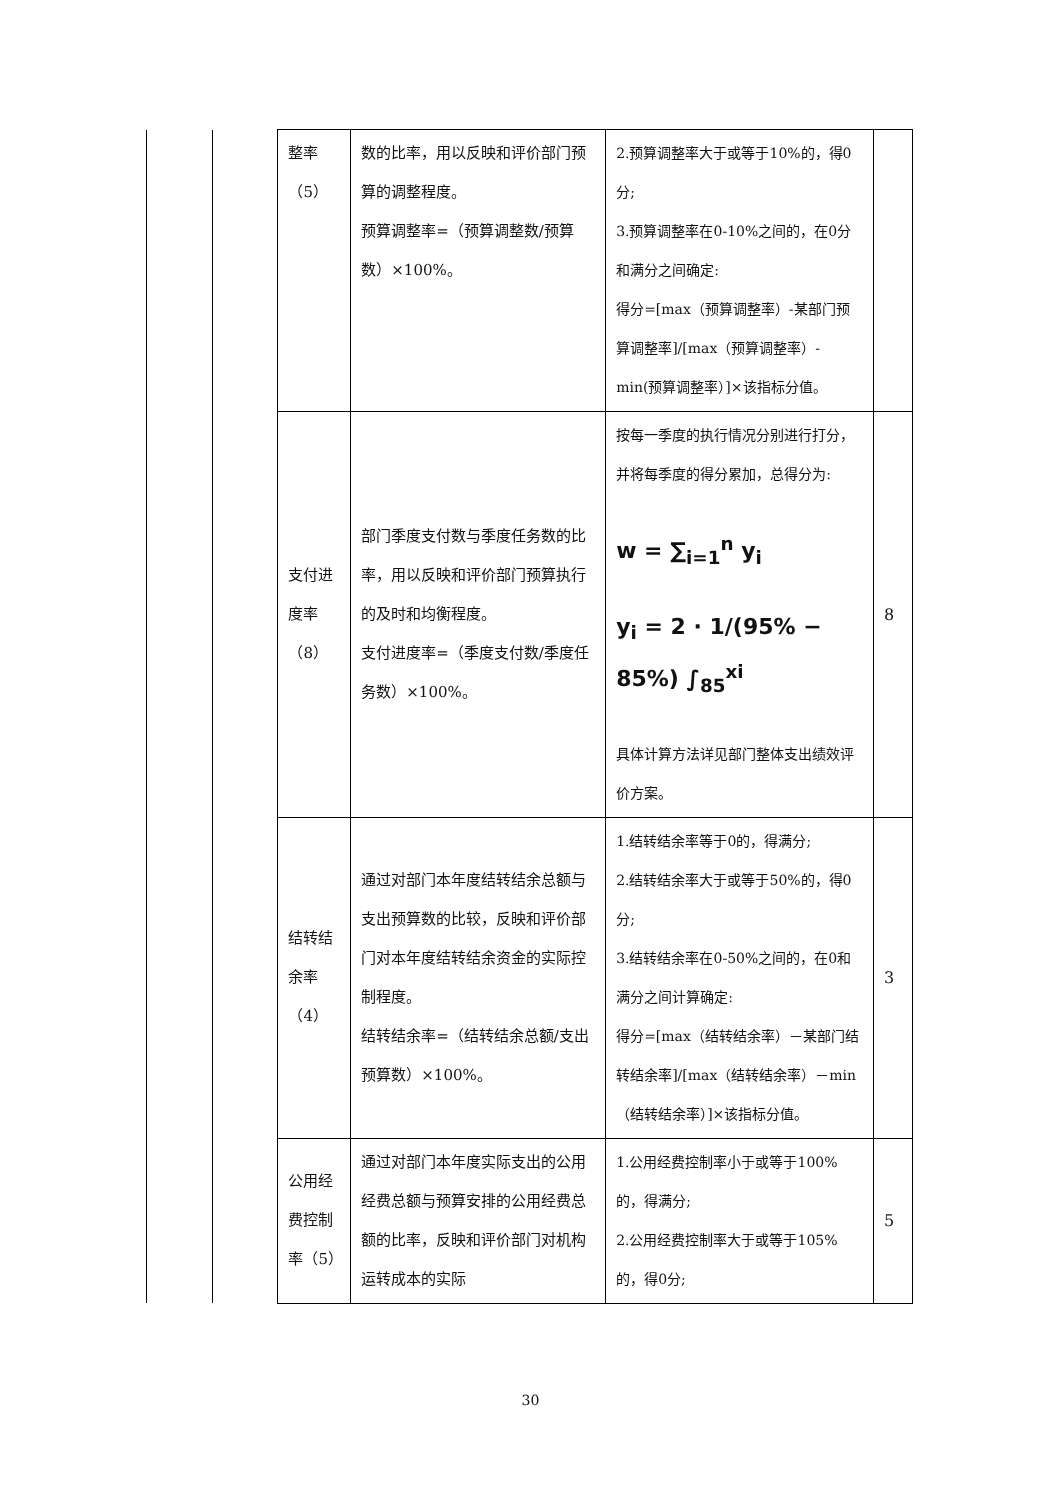| | | 整率 （5） | 数的比率，用以反映和评价部门预算的调整程度。 预算调整率=（预算调整数/预算数）×100%。 | 2.预算调整率大于或等于10%的，得0分; 3.预算调整率在0-10%之间的，在0分和满分之间确定: 得分=[max（预算调整率）-某部门预算调整率]/[max（预算调整率）-min(预算调整率）]×该指标分值。 | |
| | | 支付进度率 （8） | 部门季度支付数与季度任务数的比率，用以反映和评价部门预算执行的及时和均衡程度。 支付进度率=（季度支付数/季度任务数）×100%。 | 按每一季度的执行情况分别进行打分，并将每季度的得分累加，总得分为: w = ∑<sub>i=1</sub><sup>n</sup> y<sub>i</sub> y<sub>i</sub> = 2 · 1/(95% − 85%) ∫<sub>85</sub><sup>xi</sup> 具体计算方法详见部门整体支出绩效评价方案。 | 8 |
| | | 结转结余率 （4） | 通过对部门本年度结转结余总额与支出预算数的比较，反映和评价部门对本年度结转结余资金的实际控制程度。 结转结余率=（结转结余总额/支出预算数）×100%。 | 1.结转结余率等于0的，得满分; 2.结转结余率大于或等于50%的，得0分; 3.结转结余率在0-50%之间的，在0和满分之间计算确定: 得分=[max（结转结余率）－某部门结转结余率]/[max（结转结余率）－min（结转结余率）]×该指标分值。 | 3 |
| | | 公用经费控制率（5） | 通过对部门本年度实际支出的公用经费总额与预算安排的公用经费总额的比率，反映和评价部门对机构运转成本的实际 | 1.公用经费控制率小于或等于100%的，得满分; 2.公用经费控制率大于或等于105%的，得0分; | 5 |
30